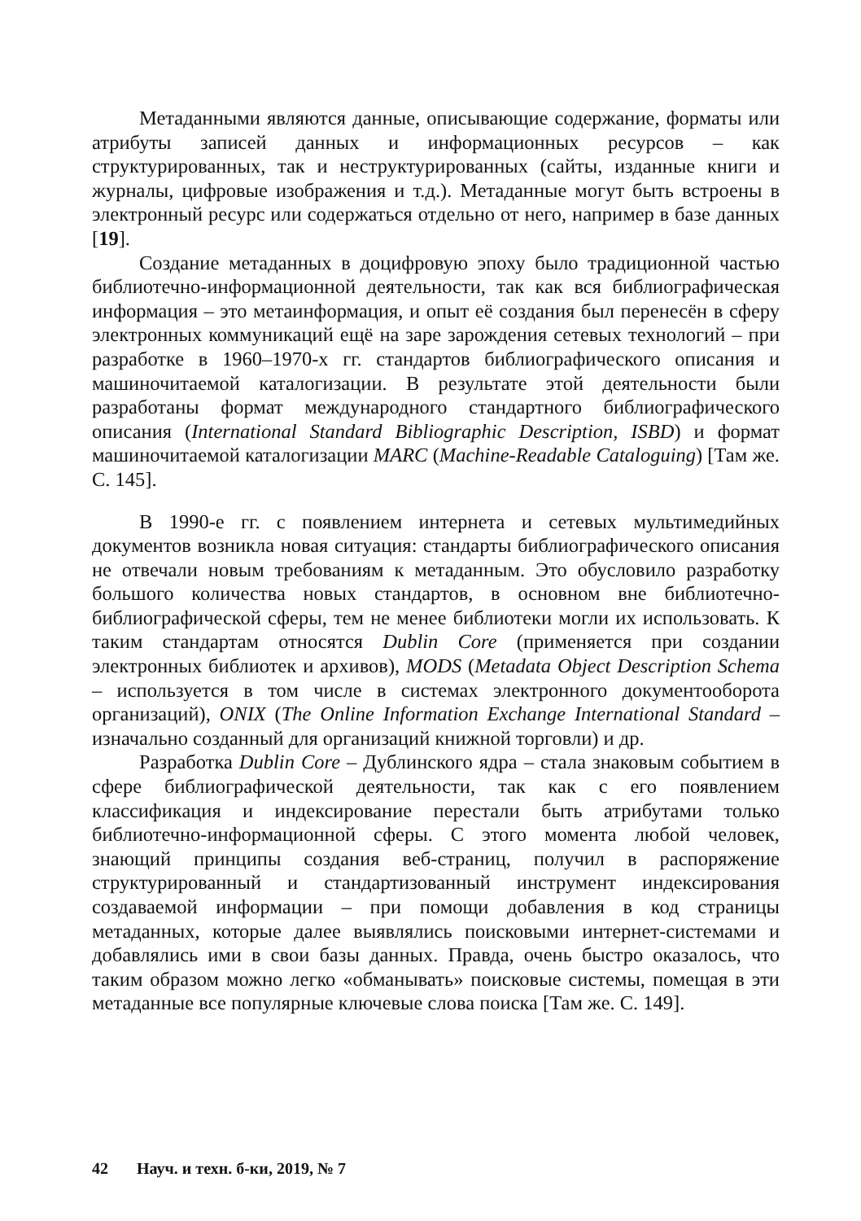Метаданными являются данные, описывающие содержание, форматы или атрибуты записей данных и информационных ресурсов – как структурированных, так и неструктурированных (сайты, изданные книги и журналы, цифровые изображения и т.д.). Метаданные могут быть встроены в электронный ресурс или содержаться отдельно от него, например в базе данных [19].
Создание метаданных в доцифровую эпоху было традиционной частью библиотечно-информационной деятельности, так как вся библиографическая информация – это метаинформация, и опыт её создания был перенесён в сферу электронных коммуникаций ещё на заре зарождения сетевых технологий – при разработке в 1960–1970-х гг. стандартов библиографического описания и машиночитаемой каталогизации. В результате этой деятельности были разработаны формат международного стандартного библиографического описания (International Standard Bibliographic Description, ISBD) и формат машиночитаемой каталогизации MARC (Machine-Readable Cataloguing) [Там же. С. 145].
В 1990-е гг. с появлением интернета и сетевых мультимедийных документов возникла новая ситуация: стандарты библиографического описания не отвечали новым требованиям к метаданным. Это обусловило разработку большого количества новых стандартов, в основном вне библиотечно-библиографической сферы, тем не менее библиотеки могли их использовать. К таким стандартам относятся Dublin Core (применяется при создании электронных библиотек и архивов), MODS (Metadata Object Description Schema – используется в том числе в системах электронного документооборота организаций), ONIX (The Online Information Exchange International Standard – изначально созданный для организаций книжной торговли) и др.
Разработка Dublin Core – Дублинского ядра – стала знаковым событием в сфере библиографической деятельности, так как с его появлением классификация и индексирование перестали быть атрибутами только библиотечно-информационной сферы. С этого момента любой человек, знающий принципы создания веб-страниц, получил в распоряжение структурированный и стандартизованный инструмент индексирования создаваемой информации – при помощи добавления в код страницы метаданных, которые далее выявлялись поисковыми интернет-системами и добавлялись ими в свои базы данных. Правда, очень быстро оказалось, что таким образом можно легко «обманывать» поисковые системы, помещая в эти метаданные все популярные ключевые слова поиска [Там же. С. 149].
42 Науч. и техн. б-ки, 2019, № 7